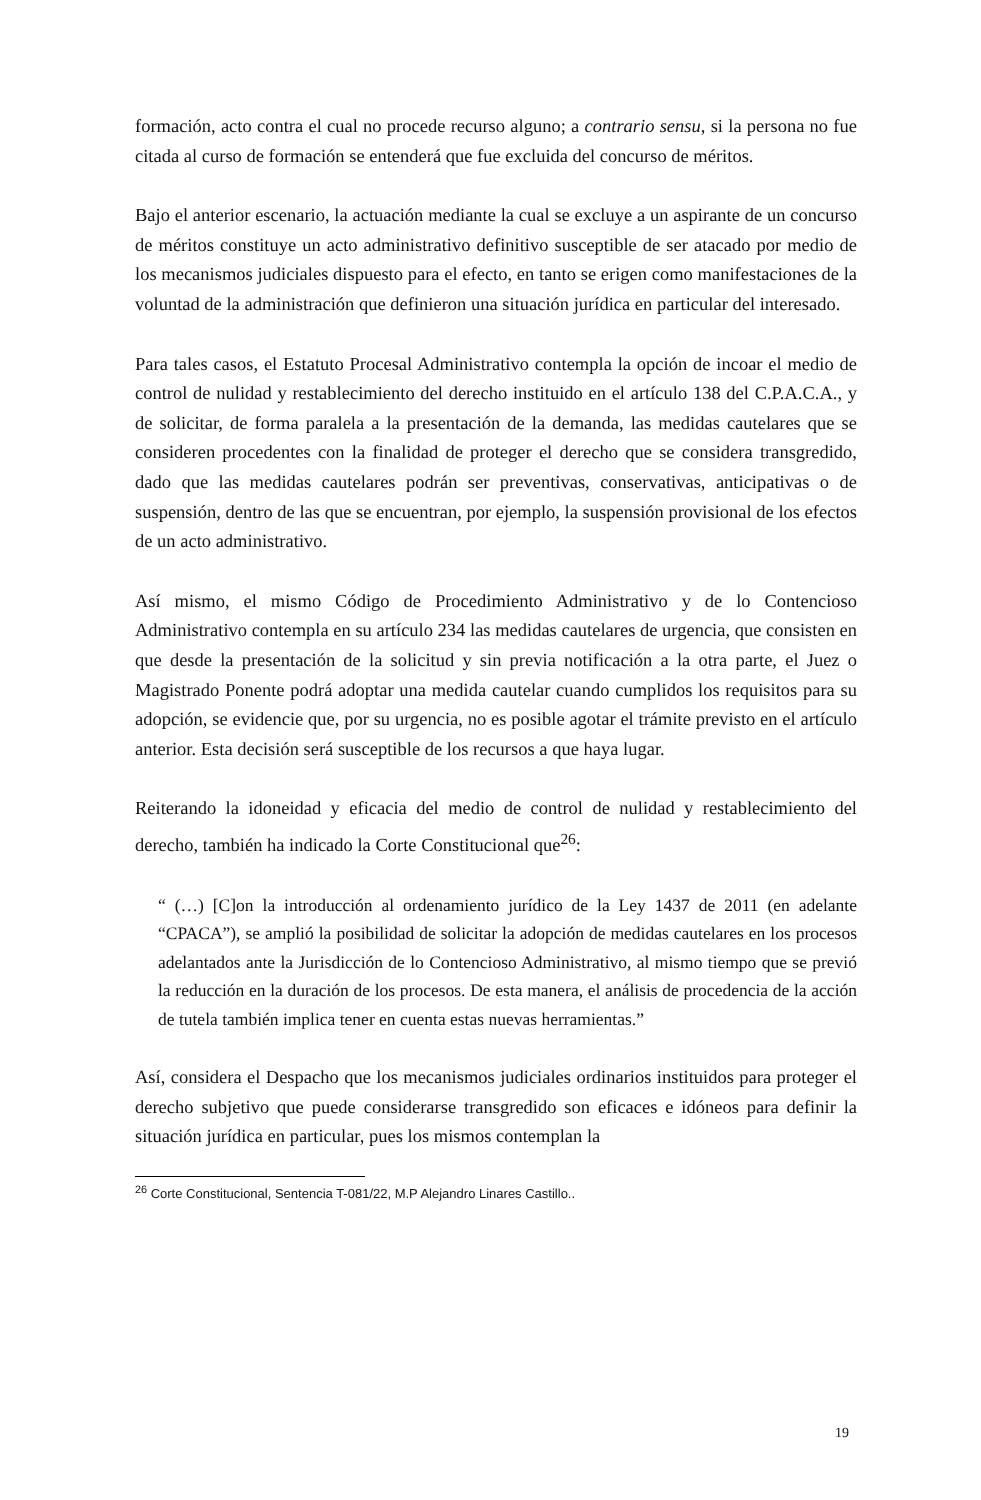formación, acto contra el cual no procede recurso alguno; a contrario sensu, si la persona no fue citada al curso de formación se entenderá que fue excluida del concurso de méritos.
Bajo el anterior escenario, la actuación mediante la cual se excluye a un aspirante de un concurso de méritos constituye un acto administrativo definitivo susceptible de ser atacado por medio de los mecanismos judiciales dispuesto para el efecto, en tanto se erigen como manifestaciones de la voluntad de la administración que definieron una situación jurídica en particular del interesado.
Para tales casos, el Estatuto Procesal Administrativo contempla la opción de incoar el medio de control de nulidad y restablecimiento del derecho instituido en el artículo 138 del C.P.A.C.A., y de solicitar, de forma paralela a la presentación de la demanda, las medidas cautelares que se consideren procedentes con la finalidad de proteger el derecho que se considera transgredido, dado que las medidas cautelares podrán ser preventivas, conservativas, anticipativas o de suspensión, dentro de las que se encuentran, por ejemplo, la suspensión provisional de los efectos de un acto administrativo.
Así mismo, el mismo Código de Procedimiento Administrativo y de lo Contencioso Administrativo contempla en su artículo 234 las medidas cautelares de urgencia, que consisten en que desde la presentación de la solicitud y sin previa notificación a la otra parte, el Juez o Magistrado Ponente podrá adoptar una medida cautelar cuando cumplidos los requisitos para su adopción, se evidencie que, por su urgencia, no es posible agotar el trámite previsto en el artículo anterior. Esta decisión será susceptible de los recursos a que haya lugar.
Reiterando la idoneidad y eficacia del medio de control de nulidad y restablecimiento del derecho, también ha indicado la Corte Constitucional que<sup>26</sup>:
“ (…) [C]on la introducción al ordenamiento jurídico de la Ley 1437 de 2011 (en adelante “CPACA”), se amplió la posibilidad de solicitar la adopción de medidas cautelares en los procesos adelantados ante la Jurisdicción de lo Contencioso Administrativo, al mismo tiempo que se previó la reducción en la duración de los procesos. De esta manera, el análisis de procedencia de la acción de tutela también implica tener en cuenta estas nuevas herramientas.”
Así, considera el Despacho que los mecanismos judiciales ordinarios instituidos para proteger el derecho subjetivo que puede considerarse transgredido son eficaces e idóneos para definir la situación jurídica en particular, pues los mismos contemplan la
<sup>26</sup> Corte Constitucional, Sentencia T-081/22, M.P Alejandro Linares Castillo..
19